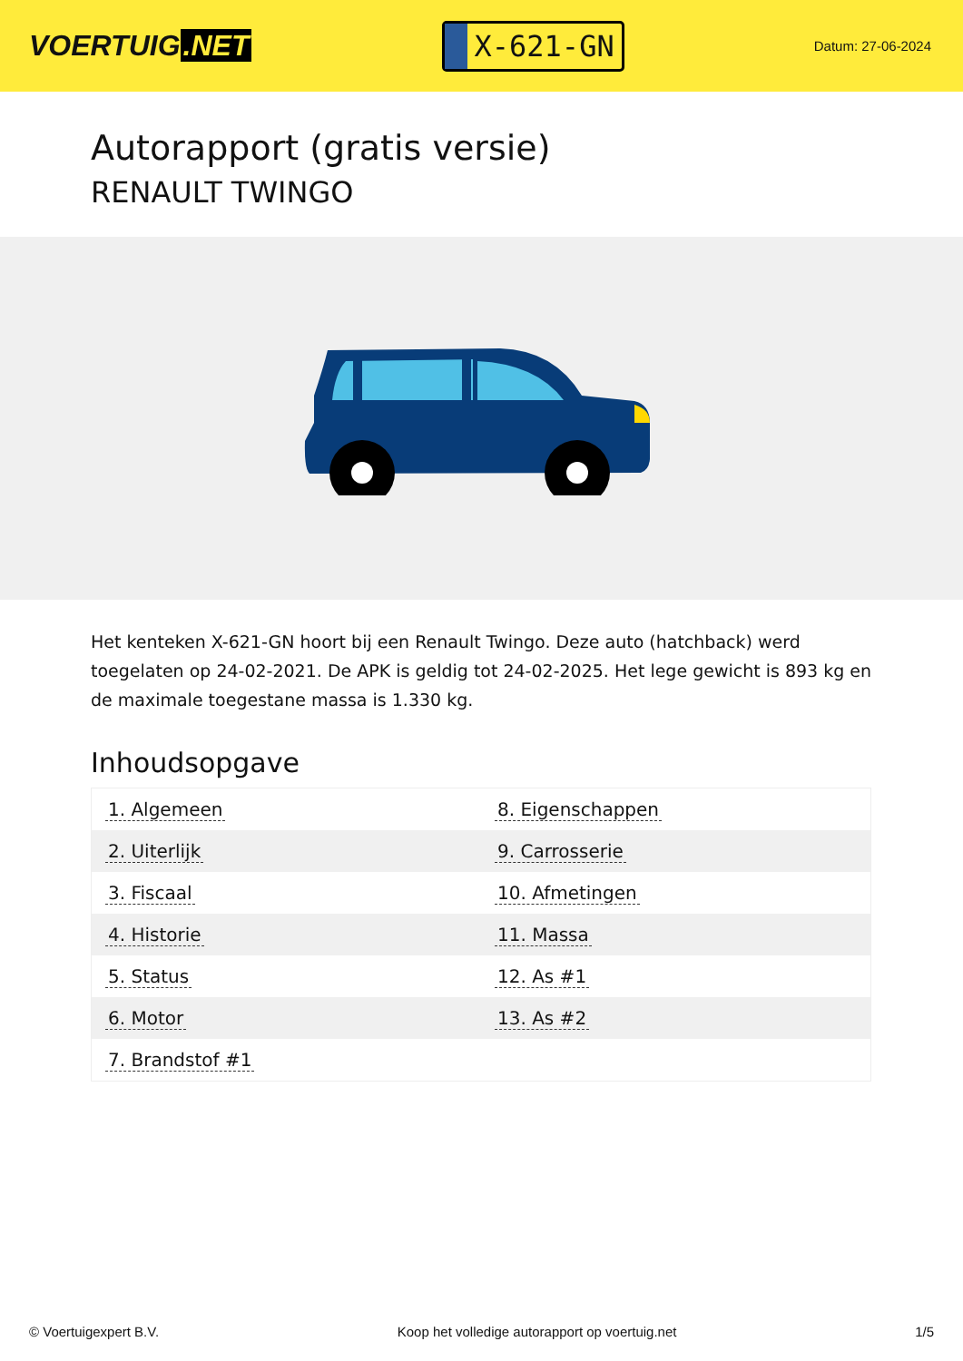VOERTUIG.NET
X-621-GN
Datum: 27-06-2024
Autorapport (gratis versie)
RENAULT TWINGO
Het kenteken X-621-GN hoort bij een Renault Twingo. Deze auto (hatchback) werd toegelaten op 24-02-2021. De APK is geldig tot 24-02-2025. Het lege gewicht is 893 kg en de maximale toegestane massa is 1.330 kg.
Inhoudsopgave
| 1. Algemeen | 8. Eigenschappen |
| 2. Uiterlijk | 9. Carrosserie |
| 3. Fiscaal | 10. Afmetingen |
| 4. Historie | 11. Massa |
| 5. Status | 12. As #1 |
| 6. Motor | 13. As #2 |
| 7. Brandstof #1 | |
© Voertuigexpert B.V. Koop het volledige autorapport op voertuig.net 1/5